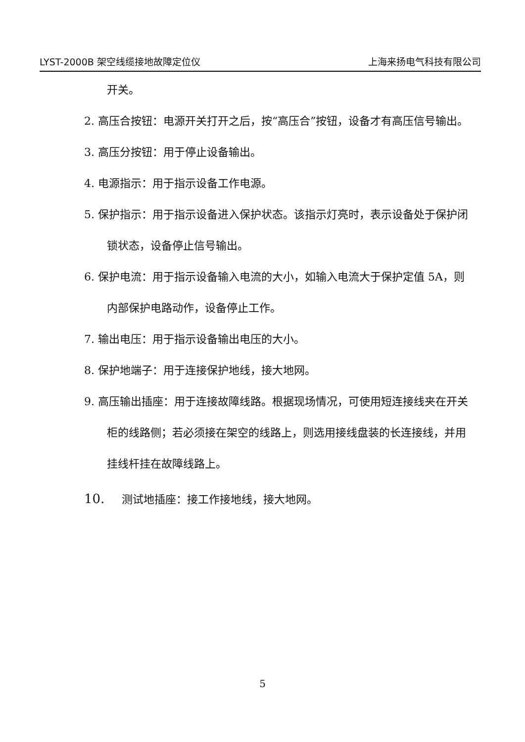LYST-2000B 架空线缆接地故障定位仪 上海来扬电气科技有限公司
开关。
2. 高压合按钮：电源开关打开之后，按“高压合”按钮，设备才有高压信号输出。
3. 高压分按钮：用于停止设备输出。
4. 电源指示：用于指示设备工作电源。
5. 保护指示：用于指示设备进入保护状态。该指示灯亮时，表示设备处于保护闭锁状态，设备停止信号输出。
6. 保护电流：用于指示设备输入电流的大小，如输入电流大于保护定值 5A，则内部保护电路动作，设备停止工作。
7. 输出电压：用于指示设备输出电压的大小。
8. 保护地端子：用于连接保护地线，接大地网。
9. 高压输出插座：用于连接故障线路。根据现场情况，可使用短连接线夹在开关柜的线路侧；若必须接在架空的线路上，则选用接线盘装的长连接线，并用挂线杆挂在故障线路上。
10. 测试地插座：接工作接地线，接大地网。
5